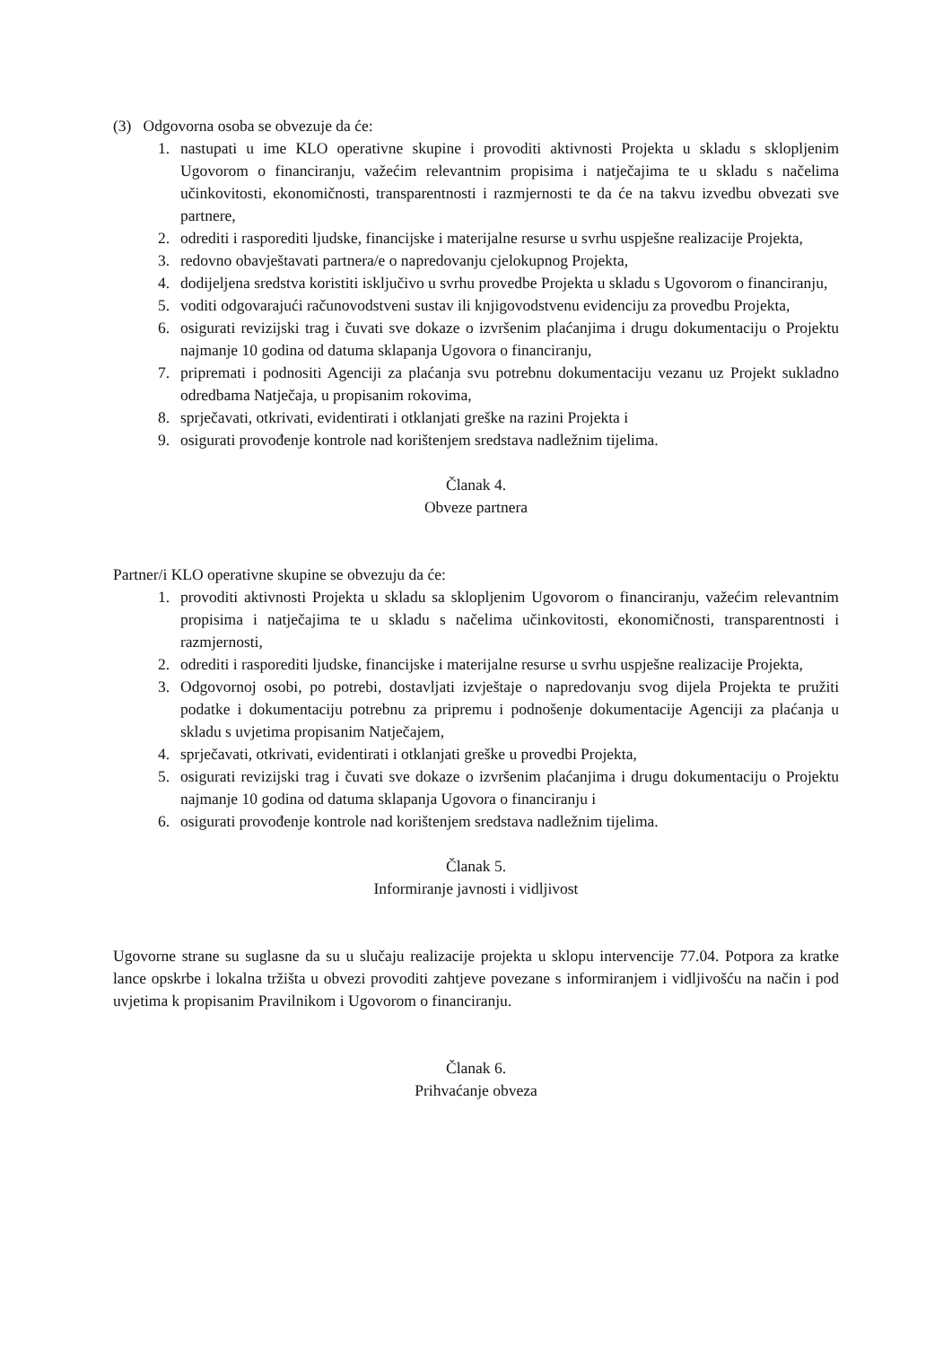(3) Odgovorna osoba se obvezuje da će:
1. nastupati u ime KLO operativne skupine i provoditi aktivnosti Projekta u skladu s sklopljenim Ugovorom o financiranju, važećim relevantnim propisima i natječajima te u skladu s načelima učinkovitosti, ekonomičnosti, transparentnosti i razmjernosti te da će na takvu izvedbu obvezati sve partnere,
2. odrediti i rasporediti ljudske, financijske i materijalne resurse u svrhu uspješne realizacije Projekta,
3. redovno obavještavati partnera/e o napredovanju cjelokupnog Projekta,
4. dodijeljena sredstva koristiti isključivo u svrhu provedbe Projekta u skladu s Ugovorom o financiranju,
5. voditi odgovarajući računovodstveni sustav ili knjigovodstvenu evidenciju za provedbu Projekta,
6. osigurati revizijski trag i čuvati sve dokaze o izvršenim plaćanjima i drugu dokumentaciju o Projektu najmanje 10 godina od datuma sklapanja Ugovora o financiranju,
7. pripremati i podnositi Agenciji za plaćanja svu potrebnu dokumentaciju vezanu uz Projekt sukladno odredbama Natječaja, u propisanim rokovima,
8. sprječavati, otkrivati, evidentirati i otklanjati greške na razini Projekta i
9. osigurati provođenje kontrole nad korištenjem sredstava nadležnim tijelima.
Članak 4.
Obveze partnera
Partner/i KLO operativne skupine se obvezuju da će:
1. provoditi aktivnosti Projekta u skladu sa sklopljenim Ugovorom o financiranju, važećim relevantnim propisima i natječajima te u skladu s načelima učinkovitosti, ekonomičnosti, transparentnosti i razmjernosti,
2. odrediti i rasporediti ljudske, financijske i materijalne resurse u svrhu uspješne realizacije Projekta,
3. Odgovornoj osobi, po potrebi, dostavljati izvještaje o napredovanju svog dijela Projekta te pružiti podatke i dokumentaciju potrebnu za pripremu i podnošenje dokumentacije Agenciji za plaćanja u skladu s uvjetima propisanim Natječajem,
4. sprječavati, otkrivati, evidentirati i otklanjati greške u provedbi Projekta,
5. osigurati revizijski trag i čuvati sve dokaze o izvršenim plaćanjima i drugu dokumentaciju o Projektu najmanje 10 godina od datuma sklapanja Ugovora o financiranju i
6. osigurati provođenje kontrole nad korištenjem sredstava nadležnim tijelima.
Članak 5.
Informiranje javnosti i vidljivost
Ugovorne strane su suglasne da su u slučaju realizacije projekta u sklopu intervencije 77.04. Potpora za kratke lance opskrbe i lokalna tržišta u obvezi provoditi zahtjeve povezane s informiranjem i vidljivošću na način i pod uvjetima k propisanim Pravilnikom i Ugovorom o financiranju.
Članak 6.
Prihvaćanje obveza